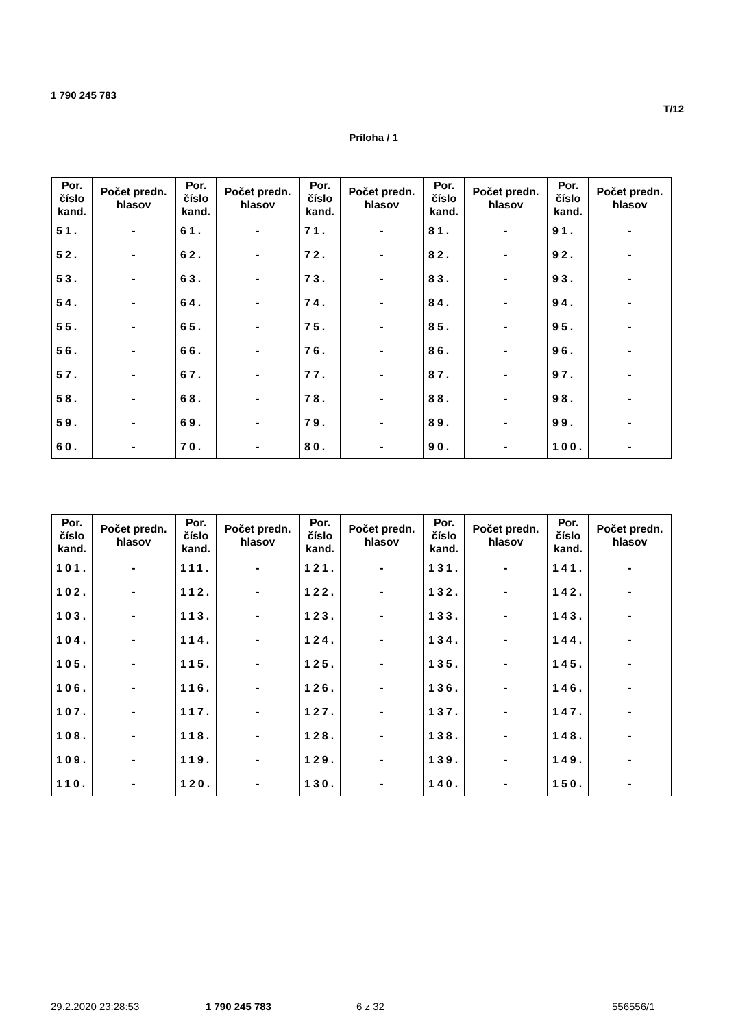1 790 245 783
T/12
Príloha / 1
| Por. číslo kand. | Počet predn. hlasov | Por. číslo kand. | Počet predn. hlasov | Por. číslo kand. | Počet predn. hlasov | Por. číslo kand. | Počet predn. hlasov | Por. číslo kand. | Počet predn. hlasov |
| --- | --- | --- | --- | --- | --- | --- | --- | --- | --- |
| 51. | - | 61. | - | 71. | - | 81. | - | 91. | - |
| 52. | - | 62. | - | 72. | - | 82. | - | 92. | - |
| 53. | - | 63. | - | 73. | - | 83. | - | 93. | - |
| 54. | - | 64. | - | 74. | - | 84. | - | 94. | - |
| 55. | - | 65. | - | 75. | - | 85. | - | 95. | - |
| 56. | - | 66. | - | 76. | - | 86. | - | 96. | - |
| 57. | - | 67. | - | 77. | - | 87. | - | 97. | - |
| 58. | - | 68. | - | 78. | - | 88. | - | 98. | - |
| 59. | - | 69. | - | 79. | - | 89. | - | 99. | - |
| 60. | - | 70. | - | 80. | - | 90. | - | 100. | - |
| Por. číslo kand. | Počet predn. hlasov | Por. číslo kand. | Počet predn. hlasov | Por. číslo kand. | Počet predn. hlasov | Por. číslo kand. | Počet predn. hlasov | Por. číslo kand. | Počet predn. hlasov |
| --- | --- | --- | --- | --- | --- | --- | --- | --- | --- |
| 101. | - | 111. | - | 121. | - | 131. | - | 141. | - |
| 102. | - | 112. | - | 122. | - | 132. | - | 142. | - |
| 103. | - | 113. | - | 123. | - | 133. | - | 143. | - |
| 104. | - | 114. | - | 124. | - | 134. | - | 144. | - |
| 105. | - | 115. | - | 125. | - | 135. | - | 145. | - |
| 106. | - | 116. | - | 126. | - | 136. | - | 146. | - |
| 107. | - | 117. | - | 127. | - | 137. | - | 147. | - |
| 108. | - | 118. | - | 128. | - | 138. | - | 148. | - |
| 109. | - | 119. | - | 129. | - | 139. | - | 149. | - |
| 110. | - | 120. | - | 130. | - | 140. | - | 150. | - |
29.2.2020 23:28:53 1 790 245 783 6 z 32 556556/1